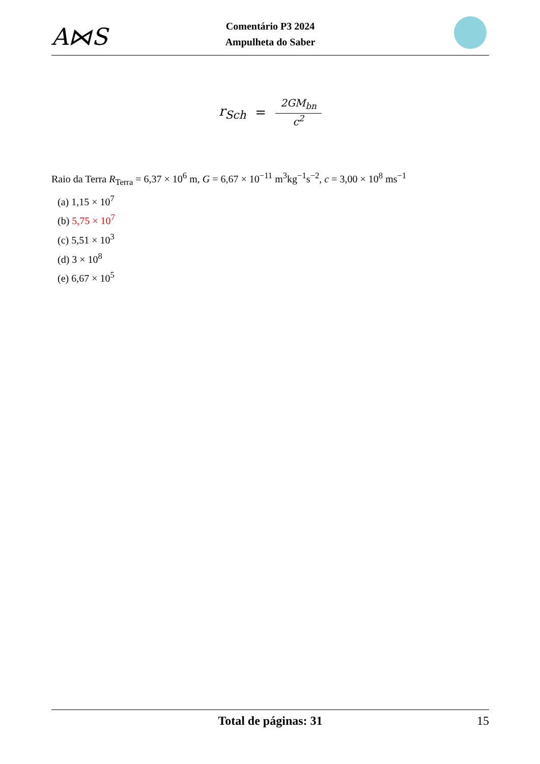A⋈S
Comentário P3 2024
Ampulheta do Saber
r<sub>Sch</sub> = 2GM<sub>bn</sub> c<sup>2</sup>
Raio da Terra R<sub>Terra</sub> = 6,37 × 10<sup>6</sup> m, G = 6,67 × 10<sup>−11</sup> m<sup>3</sup>kg<sup>−1</sup>s<sup>−2</sup>, c = 3,00 × 10<sup>8</sup> ms<sup>−1</sup>
(a) 1,15 × 10<sup>7</sup>
(b) 5,75 × 10<sup>7</sup>
(c) 5,51 × 10<sup>3</sup>
(d) 3 × 10<sup>8</sup>
(e) 6,67 × 10<sup>5</sup>
Total de páginas: 31 15